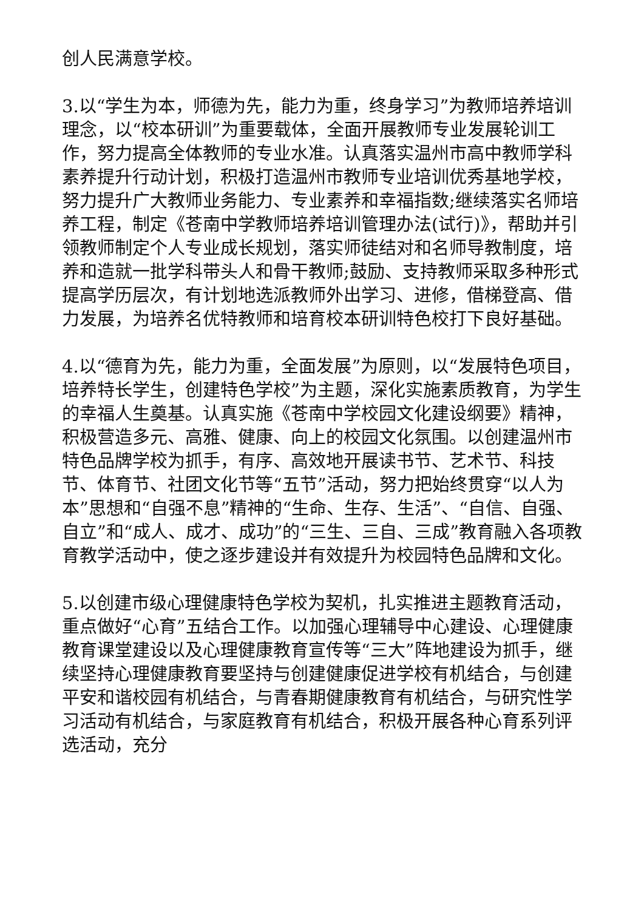创人民满意学校。
3.以“学生为本，师德为先，能力为重，终身学习”为教师培养培训理念，以“校本研训”为重要载体，全面开展教师专业发展轮训工作，努力提高全体教师的专业水准。认真落实温州市高中教师学科素养提升行动计划，积极打造温州市教师专业培训优秀基地学校，努力提升广大教师业务能力、专业素养和幸福指数;继续落实名师培养工程，制定《苍南中学教师培养培训管理办法(试行)》，帮助并引领教师制定个人专业成长规划，落实师徒结对和名师导教制度，培养和造就一批学科带头人和骨干教师;鼓励、支持教师采取多种形式提高学历层次，有计划地选派教师外出学习、进修，借梯登高、借力发展，为培养名优特教师和培育校本研训特色校打下良好基础。
4.以“德育为先，能力为重，全面发展”为原则，以“发展特色项目，培养特长学生，创建特色学校”为主题，深化实施素质教育，为学生的幸福人生奠基。认真实施《苍南中学校园文化建设纲要》精神，积极营造多元、高雅、健康、向上的校园文化氛围。以创建温州市特色品牌学校为抓手，有序、高效地开展读书节、艺术节、科技节、体育节、社团文化节等“五节”活动，努力把始终贯穿“以人为本”思想和“自强不息”精神的“生命、生存、生活”、“自信、自强、自立”和“成人、成才、成功”的“三生、三自、三成”教育融入各项教育教学活动中，使之逐步建设并有效提升为校园特色品牌和文化。
5.以创建市级心理健康特色学校为契机，扎实推进主题教育活动，重点做好“心育”五结合工作。以加强心理辅导中心建设、心理健康教育课堂建设以及心理健康教育宣传等“三大”阵地建设为抓手，继续坚持心理健康教育要坚持与创建健康促进学校有机结合，与创建平安和谐校园有机结合，与青春期健康教育有机结合，与研究性学习活动有机结合，与家庭教育有机结合，积极开展各种心育系列评选活动，充分